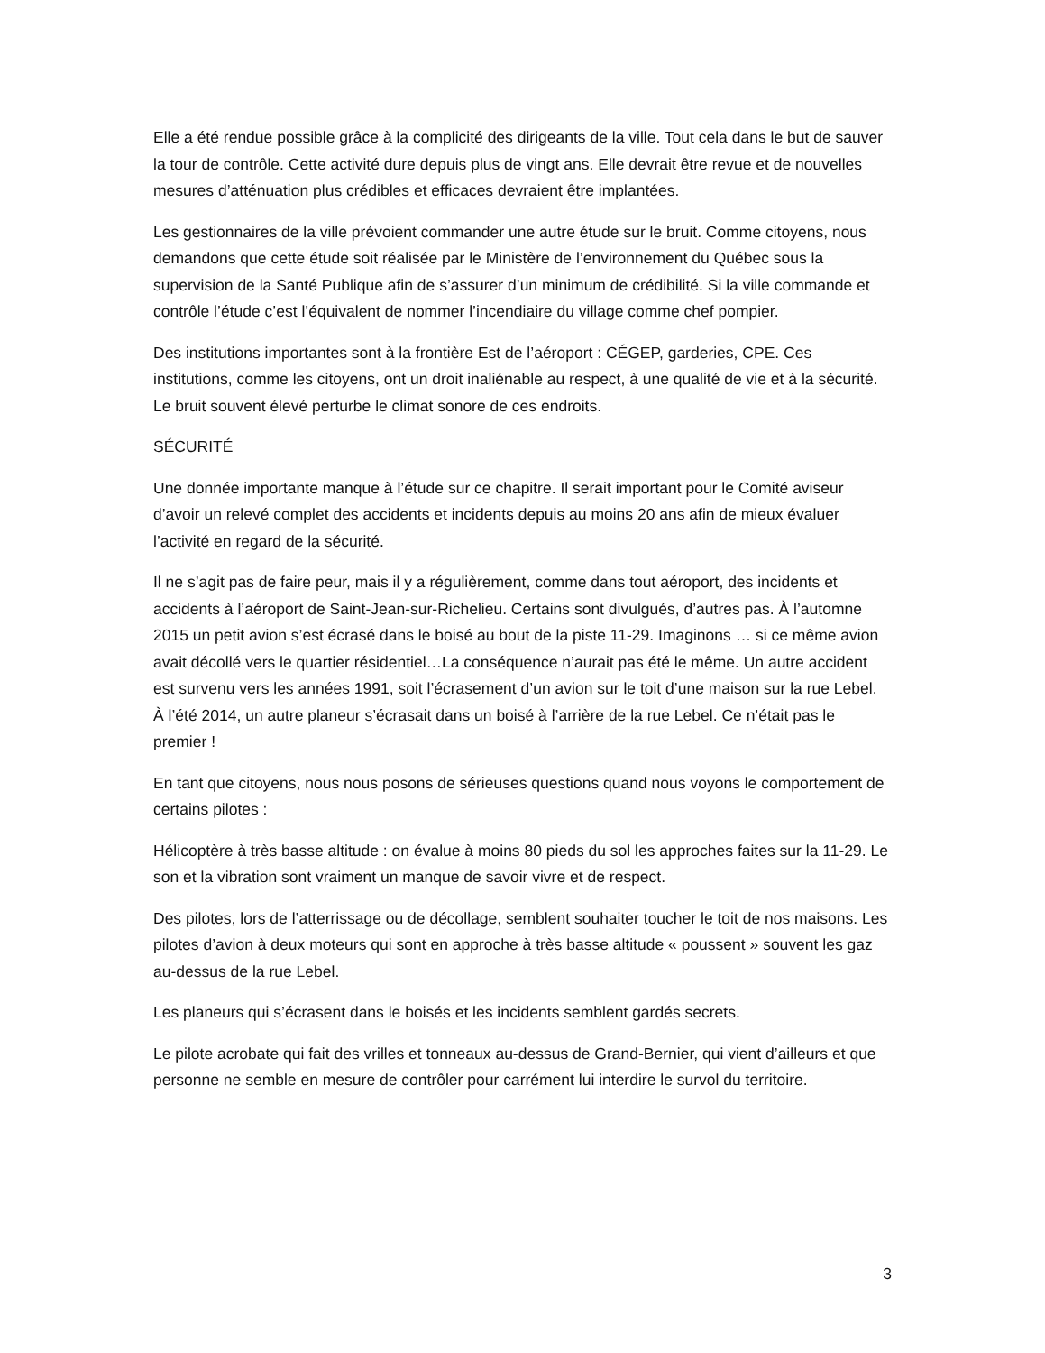Elle a été rendue possible grâce à la complicité des dirigeants de la ville. Tout cela dans le but de sauver la tour de contrôle. Cette activité dure depuis plus de vingt ans. Elle devrait être revue et de nouvelles mesures d’atténuation plus crédibles et efficaces devraient être implantées.
Les gestionnaires de la ville prévoient commander une autre étude sur le bruit. Comme citoyens, nous demandons que cette étude soit réalisée par le Ministère de l’environnement du Québec sous la supervision de la Santé Publique afin de s’assurer d’un minimum de crédibilité. Si la ville commande et contrôle l’étude c’est l’équivalent de nommer l’incendiaire du village comme chef pompier.
Des institutions importantes sont à la frontière Est de l’aéroport : CÉGEP, garderies, CPE. Ces institutions, comme les citoyens, ont un droit inaliénable au respect, à une qualité de vie et à la sécurité. Le bruit souvent élevé perturbe le climat sonore de ces endroits.
SÉCURITÉ
Une donnée importante manque à l’étude sur ce chapitre. Il serait important pour le Comité aviseur d’avoir un relevé complet des accidents et incidents depuis au moins 20 ans afin de mieux évaluer l’activité en regard de la sécurité.
Il ne s’agit pas de faire peur, mais il y a régulièrement, comme dans tout aéroport, des incidents et accidents à l’aéroport de Saint-Jean-sur-Richelieu. Certains sont divulgués, d’autres pas. À l’automne 2015 un petit avion s’est écrasé dans le boisé au bout de la piste 11-29. Imaginons … si ce même avion avait décollé vers le quartier résidentiel…La conséquence n’aurait pas été le même. Un autre accident est survenu vers les années 1991, soit l’écrasement d’un avion sur le toit d’une maison sur la rue Lebel. À l’été 2014, un autre planeur s’écrasait dans un boisé à l’arrière de la rue Lebel. Ce n’était pas le premier !
En tant que citoyens, nous nous posons de sérieuses questions quand nous voyons le comportement de certains pilotes :
Hélicoptère à très basse altitude : on évalue à moins 80 pieds du sol les approches faites sur la 11-29. Le son et la vibration sont vraiment un manque de savoir vivre et de respect.
Des pilotes, lors de l’atterrissage ou de décollage, semblent souhaiter toucher le toit de nos maisons. Les pilotes d’avion à deux moteurs qui sont en approche à très basse altitude « poussent » souvent les gaz au-dessus de la rue Lebel.
Les planeurs qui s’écrasent dans le boisés et les incidents semblent gardés secrets.
Le pilote acrobate qui fait des vrilles et tonneaux au-dessus de Grand-Bernier, qui vient d’ailleurs et que personne ne semble en mesure de contrôler pour carrément lui interdire le survol du territoire.
3